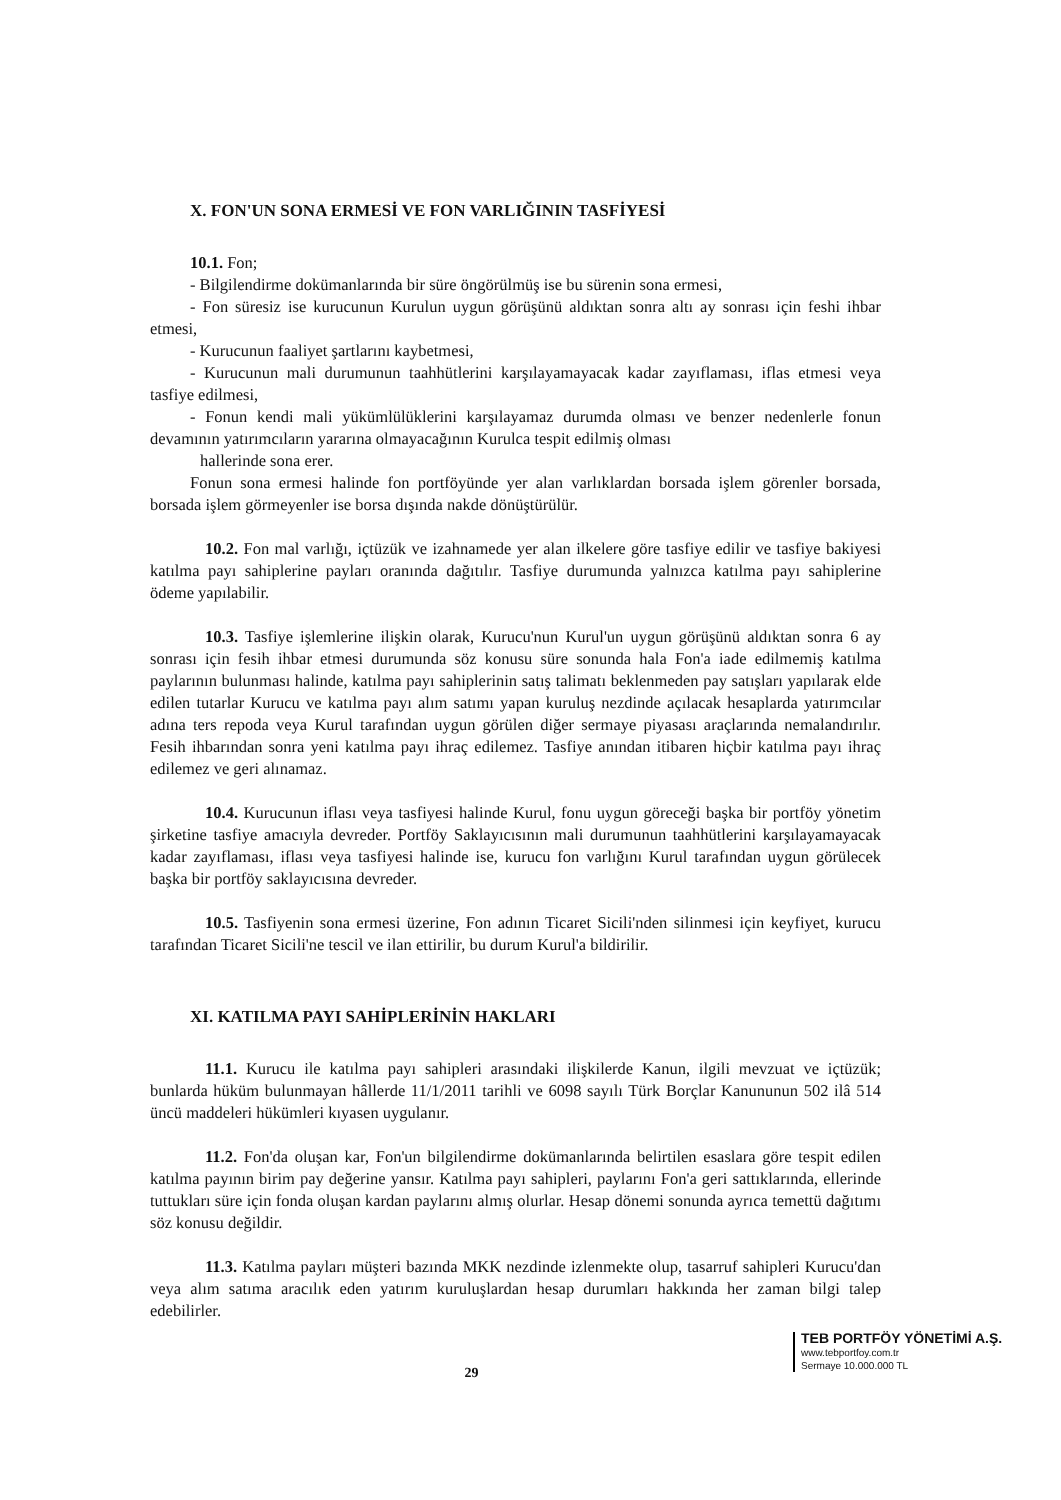X. FON'UN SONA ERMESİ VE FON VARLIĞININ TASFİYESİ
10.1. Fon;
- Bilgilendirme dokümanlarında bir süre öngörülmüş ise bu sürenin sona ermesi,
- Fon süresiz ise kurucunun Kurulun uygun görüşünü aldıktan sonra altı ay sonrası için feshi ihbar etmesi,
- Kurucunun faaliyet şartlarını kaybetmesi,
- Kurucunun mali durumunun taahhütlerini karşılayamayacak kadar zayıflaması, iflas etmesi veya tasfiye edilmesi,
- Fonun kendi mali yükümlülüklerini karşılayamaz durumda olması ve benzer nedenlerle fonun devamının yatırımcıların yararına olmayacağının Kurulca tespit edilmiş olması
hallerinde sona erer.
Fonun sona ermesi halinde fon portföyünde yer alan varlıklardan borsada işlem görenler borsada, borsada işlem görmeyenler ise borsa dışında nakde dönüştürülür.
10.2. Fon mal varlığı, içtüzük ve izahnamede yer alan ilkelere göre tasfiye edilir ve tasfiye bakiyesi katılma payı sahiplerine payları oranında dağıtılır. Tasfiye durumunda yalnızca katılma payı sahiplerine ödeme yapılabilir.
10.3. Tasfiye işlemlerine ilişkin olarak, Kurucu'nun Kurul'un uygun görüşünü aldıktan sonra 6 ay sonrası için fesih ihbar etmesi durumunda söz konusu süre sonunda hala Fon'a iade edilmemiş katılma paylarının bulunması halinde, katılma payı sahiplerinin satış talimatı beklenmeden pay satışları yapılarak elde edilen tutarlar Kurucu ve katılma payı alım satımı yapan kuruluş nezdinde açılacak hesaplarda yatırımcılar adına ters repoda veya Kurul tarafından uygun görülen diğer sermaye piyasası araçlarında nemalandırılır. Fesih ihbarından sonra yeni katılma payı ihraç edilemez. Tasfiye anından itibaren hiçbir katılma payı ihraç edilemez ve geri alınamaz.
10.4. Kurucunun iflası veya tasfiyesi halinde Kurul, fonu uygun göreceği başka bir portföy yönetim şirketine tasfiye amacıyla devreder. Portföy Saklayıcısının mali durumunun taahhütlerini karşılayamayacak kadar zayıflaması, iflası veya tasfiyesi halinde ise, kurucu fon varlığını Kurul tarafından uygun görülecek başka bir portföy saklayıcısına devreder.
10.5. Tasfiyenin sona ermesi üzerine, Fon adının Ticaret Sicili'nden silinmesi için keyfiyet, kurucu tarafından Ticaret Sicili'ne tescil ve ilan ettirilir, bu durum Kurul'a bildirilir.
XI. KATILMA PAYI SAHİPLERİNİN HAKLARI
11.1. Kurucu ile katılma payı sahipleri arasındaki ilişkilerde Kanun, ilgili mevzuat ve içtüzük; bunlarda hüküm bulunmayan hâllerde 11/1/2011 tarihli ve 6098 sayılı Türk Borçlar Kanununun 502 ilâ 514 üncü maddeleri hükümleri kıyasen uygulanır.
11.2. Fon'da oluşan kar, Fon'un bilgilendirme dokümanlarında belirtilen esaslara göre tespit edilen katılma payının birim pay değerine yansır. Katılma payı sahipleri, paylarını Fon'a geri sattıklarında, ellerinde tuttukları süre için fonda oluşan kardan paylarını almış olurlar. Hesap dönemi sonunda ayrıca temettü dağıtımı söz konusu değildir.
11.3. Katılma payları müşteri bazında MKK nezdinde izlenmekte olup, tasarruf sahipleri Kurucu'dan veya alım satıma aracılık eden yatırım kuruluşlardan hesap durumları hakkında her zaman bilgi talep edebilirler.
TEB PORTFÖY YÖNETİMİ A.Ş.
www.tebportfoy.com.tr
Sermaye 10.000.000 TL
29